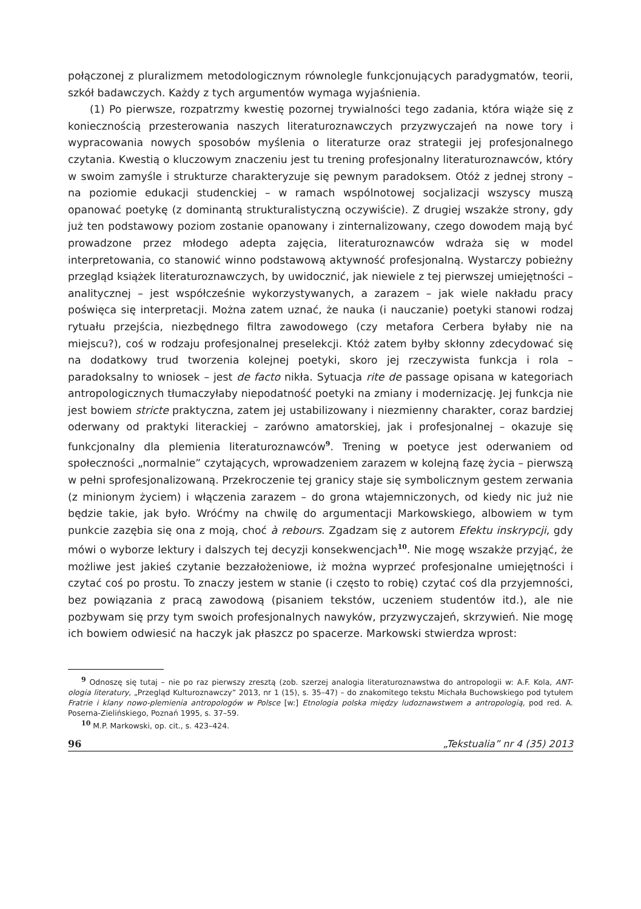połączonej z pluralizmem metodologicznym równolegle funkcjonujących paradygmatów, teorii, szkół badawczych. Każdy z tych argumentów wymaga wyjaśnienia.
(1) Po pierwsze, rozpatrzmy kwestię pozornej trywialności tego zadania, która wiąże się z koniecznością przesterowania naszych literaturoznawczych przyzwyczajeń na nowe tory i wypracowania nowych sposobów myślenia o literaturze oraz strategii jej profesjonalnego czytania. Kwestią o kluczowym znaczeniu jest tu trening profesjonalny literaturoznawców, który w swoim zamyśle i strukturze charakteryzuje się pewnym paradoksem. Otóż z jednej strony – na poziomie edukacji studenckiej – w ramach wspólnotowej socjalizacji wszyscy muszą opanować poetykę (z dominantą strukturalistyczną oczywiście). Z drugiej wszakże strony, gdy już ten podstawowy poziom zostanie opanowany i zinternalizowany, czego dowodem mają być prowadzone przez młodego adepta zajęcia, literaturoznawców wdraża się w model interpretowania, co stanowić winno podstawową aktywność profesjonalną. Wystarczy pobieżny przegląd książek literaturoznawczych, by uwidocznić, jak niewiele z tej pierwszej umiejętności – analitycznej – jest współcześnie wykorzystywanych, a zarazem – jak wiele nakładu pracy poświęca się interpretacji. Można zatem uznać, że nauka (i nauczanie) poetyki stanowi rodzaj rytuału przejścia, niezbędnego filtra zawodowego (czy metafora Cerbera byłaby nie na miejscu?), coś w rodzaju profesjonalnej preselekcji. Któż zatem byłby skłonny zdecydować się na dodatkowy trud tworzenia kolejnej poetyki, skoro jej rzeczywista funkcja i rola – paradoksalny to wniosek – jest de facto nikła. Sytuacja rite de passage opisana w kategoriach antropologicznych tłumaczyłaby niepodatność poetyki na zmiany i modernizację. Jej funkcja nie jest bowiem stricte praktyczna, zatem jej ustabilizowany i niezmienny charakter, coraz bardziej oderwany od praktyki literackiej – zarówno amatorskiej, jak i profesjonalnej – okazuje się funkcjonalny dla plemienia literaturoznawców<sup>9</sup>. Trening w poetyce jest oderwaniem od społeczności „normalnie” czytających, wprowadzeniem zarazem w kolejną fazę życia – pierwszą w pełni sprofesjonalizowaną. Przekroczenie tej granicy staje się symbolicznym gestem zerwania (z minionym życiem) i włączenia zarazem – do grona wtajemniczonych, od kiedy nic już nie będzie takie, jak było. Wróćmy na chwilę do argumentacji Markowskiego, albowiem w tym punkcie zazębia się ona z moją, choć à rebours. Zgadzam się z autorem Efektu inskrypcji, gdy mówi o wyborze lektury i dalszych tej decyzji konsekwencjach<sup>10</sup>. Nie mogę wszakże przyjąć, że możliwe jest jakieś czytanie bezzałożeniowe, iż można wyprzeć profesjonalne umiejętności i czytać coś po prostu. To znaczy jestem w stanie (i często to robię) czytać coś dla przyjemności, bez powiązania z pracą zawodową (pisaniem tekstów, uczeniem studentów itd.), ale nie pozbywam się przy tym swoich profesjonalnych nawyków, przyzwyczajeń, skrzywień. Nie mogę ich bowiem odwiesić na haczyk jak płaszcz po spacerze. Markowski stwierdza wprost:
<sup>9</sup> Odnoszę się tutaj – nie po raz pierwszy zresztą (zob. szerzej analogia literaturoznawstwa do antropologii w: A.F. Kola, ANT-ologia literatury, „Przegląd Kulturoznawczy” 2013, nr 1 (15), s. 35–47) – do znakomitego tekstu Michała Buchowskiego pod tytułem Fratrie i klany nowo-plemienia antropologów w Polsce [w:] Etnologia polska między ludoznawstwem a antropologią, pod red. A. Poserna-Zielińskiego, Poznań 1995, s. 37–59.
<sup>10</sup> M.P. Markowski, op. cit., s. 423–424.
96 „Tekstualia” nr 4 (35) 2013